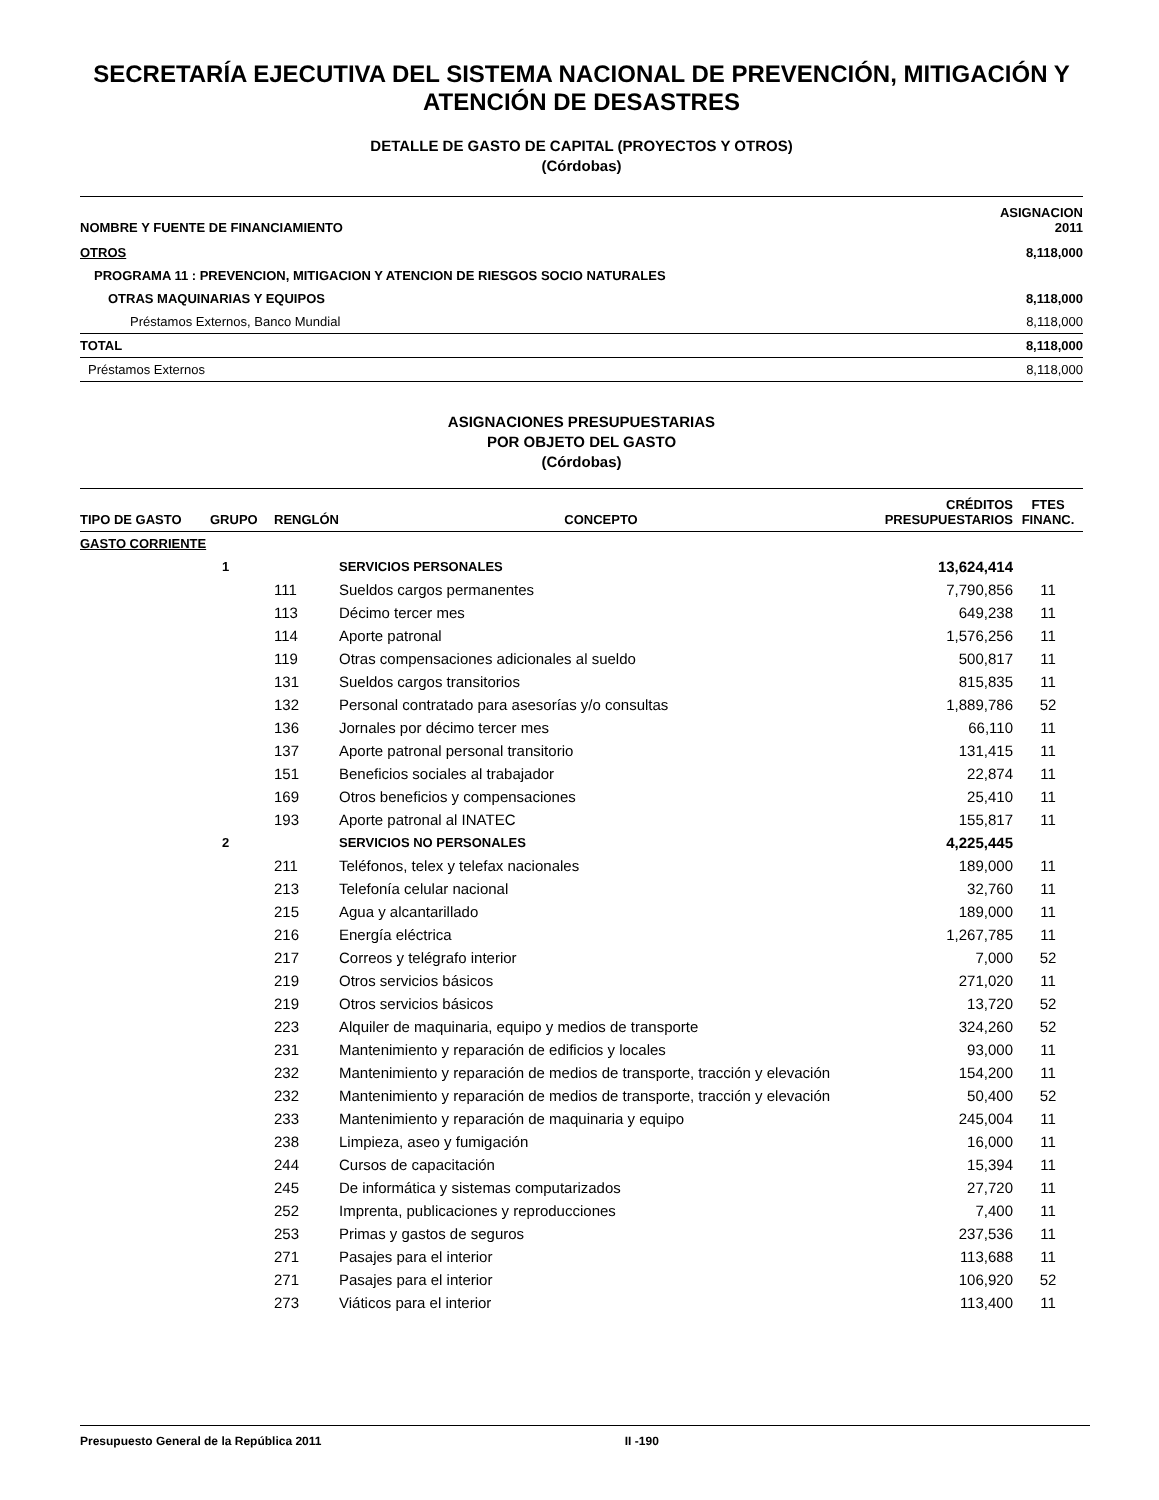SECRETARÍA EJECUTIVA DEL SISTEMA NACIONAL DE PREVENCIÓN, MITIGACIÓN Y ATENCIÓN DE DESASTRES
DETALLE DE GASTO DE CAPITAL (PROYECTOS Y OTROS)
(Córdobas)
| NOMBRE Y FUENTE DE FINANCIAMIENTO | ASIGNACION 2011 |
| --- | --- |
| OTROS | 8,118,000 |
| PROGRAMA 11 : PREVENCION, MITIGACION Y ATENCION DE RIESGOS SOCIO NATURALES | |
| OTRAS MAQUINARIAS Y EQUIPOS | 8,118,000 |
| Préstamos Externos, Banco Mundial | 8,118,000 |
| TOTAL | 8,118,000 |
| Préstamos Externos | 8,118,000 |
ASIGNACIONES PRESUPUESTARIAS
POR OBJETO DEL GASTO
(Córdobas)
| TIPO DE GASTO | GRUPO | RENGLÓN | CONCEPTO | CRÉDITOS PRESUPUESTARIOS | FTES FINANC. |
| --- | --- | --- | --- | --- | --- |
| GASTO CORRIENTE | | | | | |
| | 1 | | SERVICIOS PERSONALES | 13,624,414 | |
| | | 111 | Sueldos cargos permanentes | 7,790,856 | 11 |
| | | 113 | Décimo tercer mes | 649,238 | 11 |
| | | 114 | Aporte patronal | 1,576,256 | 11 |
| | | 119 | Otras compensaciones adicionales al sueldo | 500,817 | 11 |
| | | 131 | Sueldos cargos transitorios | 815,835 | 11 |
| | | 132 | Personal contratado para asesorías y/o consultas | 1,889,786 | 52 |
| | | 136 | Jornales por décimo tercer mes | 66,110 | 11 |
| | | 137 | Aporte patronal personal transitorio | 131,415 | 11 |
| | | 151 | Beneficios sociales al trabajador | 22,874 | 11 |
| | | 169 | Otros beneficios y compensaciones | 25,410 | 11 |
| | | 193 | Aporte patronal al INATEC | 155,817 | 11 |
| | 2 | | SERVICIOS NO PERSONALES | 4,225,445 | |
| | | 211 | Teléfonos, telex y telefax nacionales | 189,000 | 11 |
| | | 213 | Telefonía celular nacional | 32,760 | 11 |
| | | 215 | Agua y alcantarillado | 189,000 | 11 |
| | | 216 | Energía eléctrica | 1,267,785 | 11 |
| | | 217 | Correos y telégrafo interior | 7,000 | 52 |
| | | 219 | Otros servicios básicos | 271,020 | 11 |
| | | 219 | Otros servicios básicos | 13,720 | 52 |
| | | 223 | Alquiler de maquinaria, equipo y medios de transporte | 324,260 | 52 |
| | | 231 | Mantenimiento y reparación de edificios y locales | 93,000 | 11 |
| | | 232 | Mantenimiento y reparación de medios de transporte, tracción y elevación | 154,200 | 11 |
| | | 232 | Mantenimiento y reparación de medios de transporte, tracción y elevación | 50,400 | 52 |
| | | 233 | Mantenimiento y reparación de maquinaria y equipo | 245,004 | 11 |
| | | 238 | Limpieza, aseo y fumigación | 16,000 | 11 |
| | | 244 | Cursos de capacitación | 15,394 | 11 |
| | | 245 | De informática y sistemas computarizados | 27,720 | 11 |
| | | 252 | Imprenta, publicaciones y reproducciones | 7,400 | 11 |
| | | 253 | Primas y gastos de seguros | 237,536 | 11 |
| | | 271 | Pasajes para el interior | 113,688 | 11 |
| | | 271 | Pasajes para el interior | 106,920 | 52 |
| | | 273 | Viáticos para el interior | 113,400 | 11 |
Presupuesto General de la República 2011 II -190